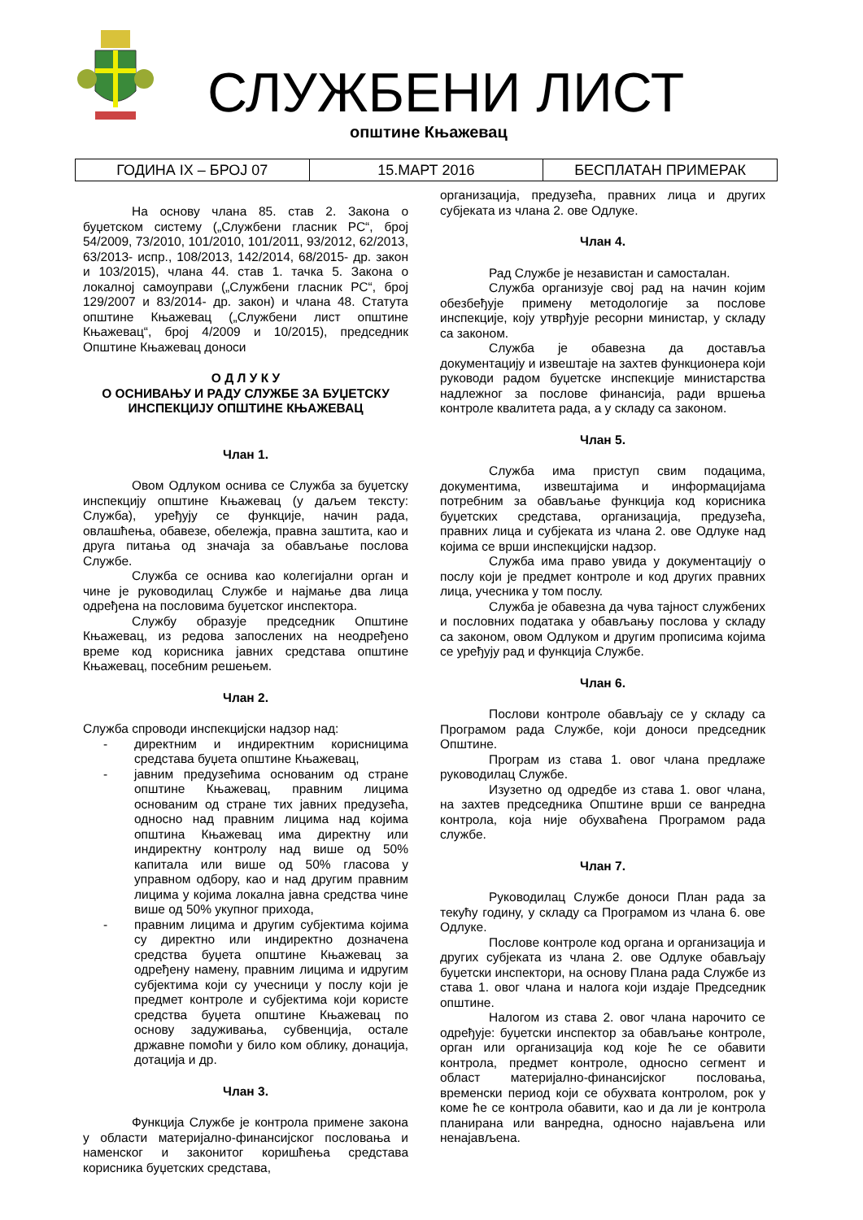СЛУЖБЕНИ ЛИСТ
општине Књажевац
| ГОДИНА IX – БРОЈ 07 | 15.МАРТ 2016 | БЕСПЛАТАН ПРИМЕРАК |
На основу члана 85. став 2. Закона о буџетском систему („Службени гласник РС“, број 54/2009, 73/2010, 101/2010, 101/2011, 93/2012, 62/2013, 63/2013- испр., 108/2013, 142/2014, 68/2015- др. закон и 103/2015), члана 44. став 1. тачка 5. Закона о локалној самоуправи („Службени гласник РС“, број 129/2007 и 83/2014- др. закон) и члана 48. Статута општине Књажевац („Службени лист општине Књажевац“, број 4/2009 и 10/2015), председник Општине Књажевац доноси
О Д Л У К У
О ОСНИВАЊУ И РАДУ СЛУЖБЕ ЗА БУЏЕТСКУ ИНСПЕКЦИЈУ ОПШТИНЕ КЊАЖЕВАЦ
Члан 1.
Овом Одлуком оснива се Служба за буџетску инспекцију општине Књажевац (у даљем тексту: Служба), уређују се функције, начин рада, овлашћења, обавезе, обележја, правна заштита, као и друга питања од значаја за обављање послова Службе.
Служба се оснива као колегијални орган и чине је руководилац Службе и најмање два лица одређена на пословима буџетског инспектора.
Службу образује председник Општине Књажевац, из редова запослених на неодређено време код корисника јавних средстава општине Књажевац, посебним решењем.
Члан 2.
Служба спроводи инспекцијски надзор над:
- директним и индиректним корисницима средстава буџета општине Књажевац,
- јавним предузећима основаним од стране општине Књажевац, правним лицима основаним од стране тих јавних предузећа, односно над правним лицима над којима општина Књажевац има директну или индиректну контролу над више од 50% капитала или више од 50% гласова у управном одбору, као и над другим правним лицима у којима локална јавна средства чине више од 50% укупног прихода,
- правним лицима и другим субјектима којима су директно или индиректно дозначена средства буџета општине Књажевац за одређену намену, правним лицима и идругим субјектима који су учесници у послу који је предмет контроле и субјектима који користе средства буџета општине Књажевац по основу задуживања, субвенција, остале државне помоћи у било ком облику, донација, дотација и др.
Члан 3.
Функција Службе је контрола примене закона у области материјално-финансијског пословања и наменског и законитог коришћења средстава корисника буџетских средстава,
организација, предузећа, правних лица и других субјеката из члана 2. ове Одлуке.
Члан 4.
Рад Службе је независтан и самосталан.
Служба организује свој рад на начин којим обезбеђује примену методологије за послове инспекције, коју утврђује ресорни министар, у складу са законом.
Служба је обавезна да доставља документацију и извештаје на захтев функционера који руководи радом буџетске инспекције министарства надлежног за послове финансија, ради вршења контроле квалитета рада, а у складу са законом.
Члан 5.
Служба има приступ свим подацима, документима, извештајима и информацијама потребним за обављање функција код корисника буџетских средстава, организација, предузећа, правних лица и субјеката из члана 2. ове Одлуке над којима се врши инспекцијски надзор.
Служба има право увида у документацију о послу који је предмет контроле и код других правних лица, учесника у том послу.
Служба је обавезна да чува тајност службених и пословних података у обављању послова у складу са законом, овом Одлуком и другим прописима којима се уређују рад и функција Службе.
Члан 6.
Послови контроле обављају се у складу са Програмом рада Службе, који доноси председник Општине.
Програм из става 1. овог члана предлаже руководилац Службе.
Изузетно од одредбе из става 1. овог члана, на захтев председника Општине врши се ванредна контрола, која није обухваћена Програмом рада службе.
Члан 7.
Руководилац Службе доноси План рада за текућу годину, у складу са Програмом из члана 6. ове Одлуке.
Послове контроле код органа и организација и других субјеката из члана 2. ове Одлуке обављају буџетски инспектори, на основу Плана рада Службе из става 1. овог члана и налога који издаје Председник општине.
Налогом из става 2. овог члана нарочито се одређује: буџетски инспектор за обављање контроле, орган или организација код које ће се обавити контрола, предмет контроле, односно сегмент и област материјално-финансијског пословања, временски период који се обухвата контролом, рок у коме ће се контрола обавити, као и да ли је контрола планирана или ванредна, односно најављена или ненајављена.